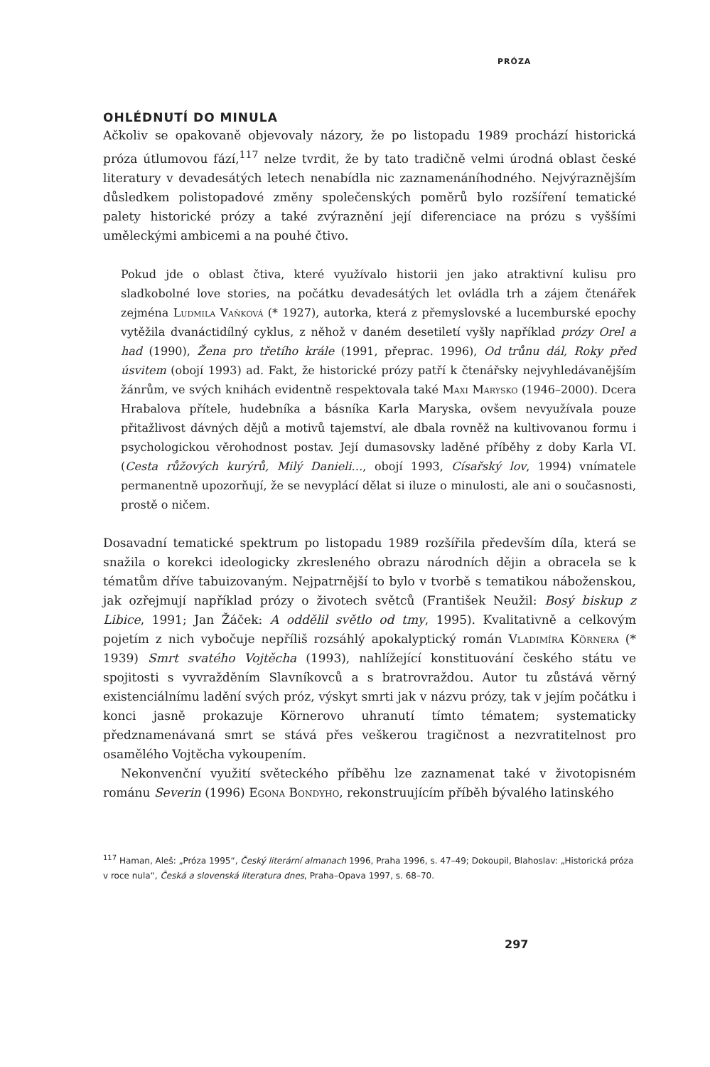PRÓZA
OHLÉDNUTÍ DO MINULA
Ačkoliv se opakovaně objevovaly názory, že po listopadu 1989 prochází historická próza útlumovou fází,<sup>117</sup> nelze tvrdit, že by tato tradičně velmi úrodná oblast české literatury v devadesátých letech nenabídla nic zaznamenáníhodného. Nejvýraznějším důsledkem polistopadové změny společenských poměrů bylo rozšíření tematické palety historické prózy a také zvýraznění její diferenciace na prózu s vyššími uměleckými ambicemi a na pouhé čtivo.
Pokud jde o oblast čtiva, které využívalo historii jen jako atraktivní kulisu pro sladkobolné love stories, na počátku devadesátých let ovládla trh a zájem čtenářek zejména Ludmila Vaňková (* 1927), autorka, která z přemyslovské a lucemburské epochy vytěžila dvanáctidílný cyklus, z něhož v daném desetiletí vyšly například prózy Orel a had (1990), Žena pro třetího krále (1991, přeprac. 1996), Od trůnu dál, Roky před úsvitem (obojí 1993) ad. Fakt, že historické prózy patří k čtenářsky nejvyhledávanějším žánrům, ve svých knihách evidentně respektovala také Maxi Marysko (1946–2000). Dcera Hrabalova přítele, hudebníka a básníka Karla Maryska, ovšem nevyužívala pouze přitažlivost dávných dějů a motivů tajemství, ale dbala rovněž na kultivovanou formu i psychologickou věrohodnost postav. Její dumasovsky laděné příběhy z doby Karla VI. (Cesta růžových kurýrů, Milý Danieli…, obojí 1993, Císařský lov, 1994) vnímatele permanentně upozorňují, že se nevyplácí dělat si iluze o minulosti, ale ani o současnosti, prostě o ničem.
Dosavadní tematické spektrum po listopadu 1989 rozšířila především díla, která se snažila o korekci ideologicky zkresleného obrazu národních dějin a obracela se k tématům dříve tabuizovaným. Nejpatrnější to bylo v tvorbě s tematikou náboženskou, jak ozřejmují například prózy o životech světců (František Neužil: Bosý biskup z Libice, 1991; Jan Žáček: A oddělil světlo od tmy, 1995). Kvalitativně a celkovým pojetím z nich vybočuje nepříliš rozsáhlý apokalyptický román Vladimíra Körnera (* 1939) Smrt svatého Vojtěcha (1993), nahlížející konstituování českého státu ve spojitosti s vyvražděním Slavníkovců a s bratrovraždou. Autor tu zůstává věrný existenciálnímu ladění svých próz, výskyt smrti jak v názvu prózy, tak v jejím počátku i konci jasně prokazuje Körnerovo uhranutí tímto tématem; systematicky předznamenávaná smrt se stává přes veškerou tragičnost a nezvratitelnost pro osamělého Vojtěcha vykoupením.
Nekonvenční využití světeckého příběhu lze zaznamenat také v životopisném románu Severin (1996) Egona Bondyho, rekonstruujícím příběh bývalého latinského
<sup>117</sup> Haman, Aleš: „Próza 1995“, Český literární almanach 1996, Praha 1996, s. 47–49; Dokoupil, Blahoslav: „Historická próza v roce nula“, Česká a slovenská literatura dnes, Praha–Opava 1997, s. 68–70.
297